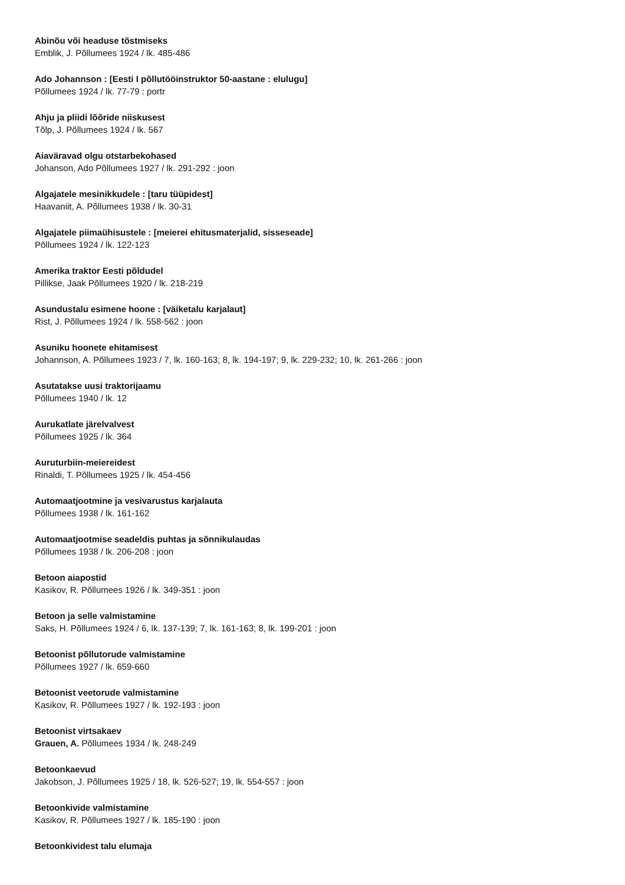Abinõu või headuse tõstmiseks
Emblik, J. Põllumees 1924 / lk. 485-486
Ado Johannson : [Eesti I põllutööinstruktor 50-aastane : elulugu]
Põllumees 1924 / lk. 77-79 : portr
Ahju ja pliidi lõõride niiskusest
Tõlp, J. Põllumees 1924 / lk. 567
Aiaväravad olgu otstarbekohased
Johanson, Ado Põllumees 1927 / lk. 291-292 : joon
Algajatele mesinikkudele : [taru tüüpidest]
Haavaniit, A. Põllumees 1938 / lk. 30-31
Algajatele piimaühisustele : [meierei ehitusmaterjalid, sisseseade]
Põllumees 1924 / lk. 122-123
Amerika traktor Eesti põldudel
Pillikse, Jaak Põllumees 1920 / lk. 218-219
Asundustalu esimene hoone : [väiketalu karjalaut]
Rist, J. Põllumees 1924 / lk. 558-562 : joon
Asuniku hoonete ehitamisest
Johannson, A. Põllumees 1923 / 7, lk. 160-163; 8, lk. 194-197; 9, lk. 229-232; 10, lk. 261-266 : joon
Asutatakse uusi traktorijaamu
Põllumees 1940 / lk. 12
Aurukatlate järelvalvest
Põllumees 1925 / lk. 364
Auruturbiin-meiereidest
Rinaldi, T. Põllumees 1925 / lk. 454-456
Automaatjootmine ja vesivarustus karjalauta
Põllumees 1938 / lk. 161-162
Automaatjootmise seadeldis puhtas ja sõnnikulaudas
Põllumees 1938 / lk. 206-208 : joon
Betoon aiapostid
Kasikov, R. Põllumees 1926 / lk. 349-351 : joon
Betoon ja selle valmistamine
Saks, H. Põllumees 1924 / 6, lk. 137-139; 7, lk. 161-163; 8, lk. 199-201 : joon
Betoonist põllutorude valmistamine
Põllumees 1927 / lk. 659-660
Betoonist veetorude valmistamine
Kasikov, R. Põllumees 1927 / lk. 192-193 : joon
Betoonist virtsakaev
Grauen, A. Põllumees 1934 / lk. 248-249
Betoonkaevud
Jakobson, J. Põllumees 1925 / 18, lk. 526-527; 19, lk. 554-557 : joon
Betoonkivide valmistamine
Kasikov, R. Põllumees 1927 / lk. 185-190 : joon
Betoonkividest talu elumaja